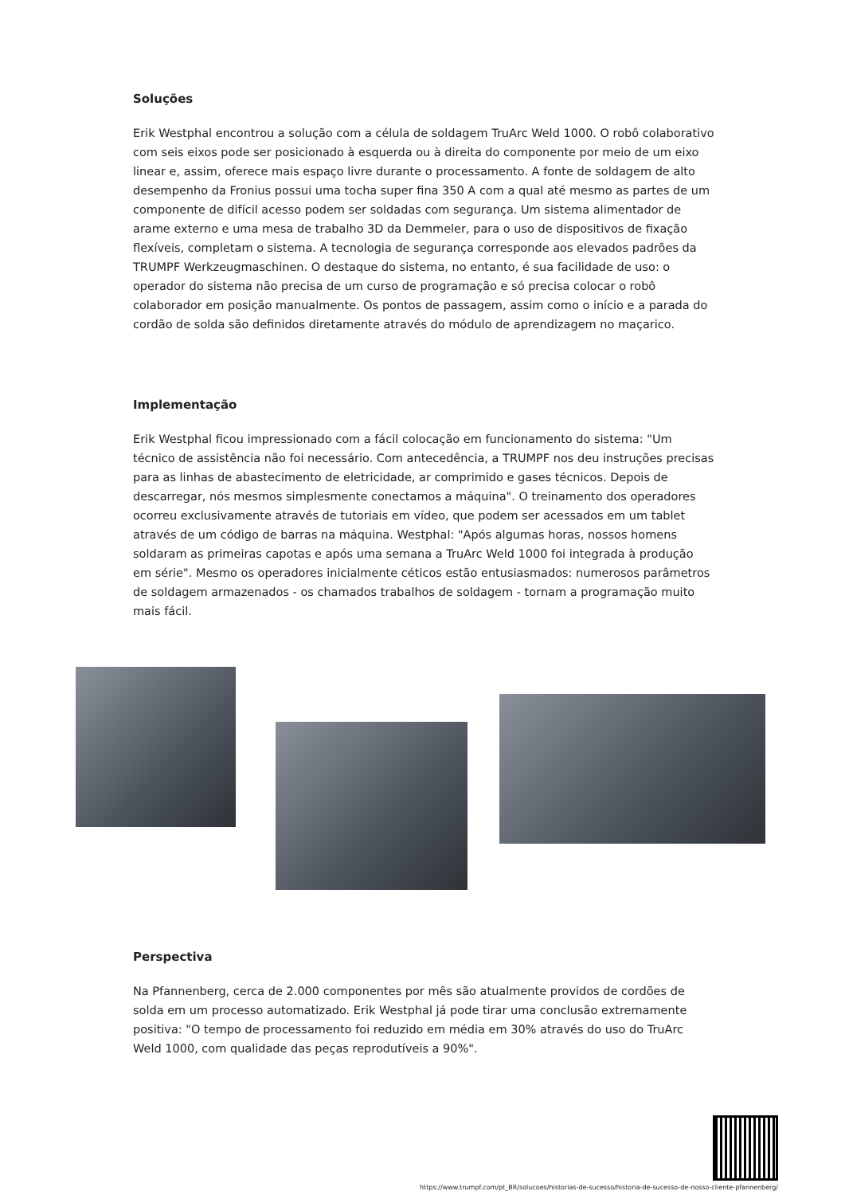Soluções
Erik Westphal encontrou a solução com a célula de soldagem TruArc Weld 1000. O robô colaborativo com seis eixos pode ser posicionado à esquerda ou à direita do componente por meio de um eixo linear e, assim, oferece mais espaço livre durante o processamento. A fonte de soldagem de alto desempenho da Fronius possui uma tocha super fina 350 A com a qual até mesmo as partes de um componente de difícil acesso podem ser soldadas com segurança. Um sistema alimentador de arame externo e uma mesa de trabalho 3D da Demmeler, para o uso de dispositivos de fixação flexíveis, completam o sistema. A tecnologia de segurança corresponde aos elevados padrões da TRUMPF Werkzeugmaschinen. O destaque do sistema, no entanto, é sua facilidade de uso: o operador do sistema não precisa de um curso de programação e só precisa colocar o robô colaborador em posição manualmente. Os pontos de passagem, assim como o início e a parada do cordão de solda são definidos diretamente através do módulo de aprendizagem no maçarico.
Implementação
Erik Westphal ficou impressionado com a fácil colocação em funcionamento do sistema: "Um técnico de assistência não foi necessário. Com antecedência, a TRUMPF nos deu instruções precisas para as linhas de abastecimento de eletricidade, ar comprimido e gases técnicos. Depois de descarregar, nós mesmos simplesmente conectamos a máquina". O treinamento dos operadores ocorreu exclusivamente através de tutoriais em vídeo, que podem ser acessados em um tablet através de um código de barras na máquina. Westphal: "Após algumas horas, nossos homens soldaram as primeiras capotas e após uma semana a TruArc Weld 1000 foi integrada à produção em série". Mesmo os operadores inicialmente céticos estão entusiasmados: numerosos parâmetros de soldagem armazenados - os chamados trabalhos de soldagem - tornam a programação muito mais fácil.
Perspectiva
Na Pfannenberg, cerca de 2.000 componentes por mês são atualmente providos de cordões de solda em um processo automatizado. Erik Westphal já pode tirar uma conclusão extremamente positiva: "O tempo de processamento foi reduzido em média em 30% através do uso do TruArc Weld 1000, com qualidade das peças reprodutíveis a 90%".
https://www.trumpf.com/pt_BR/solucoes/historias-de-sucesso/historia-de-sucesso-de-nosso-cliente-pfannenberg/